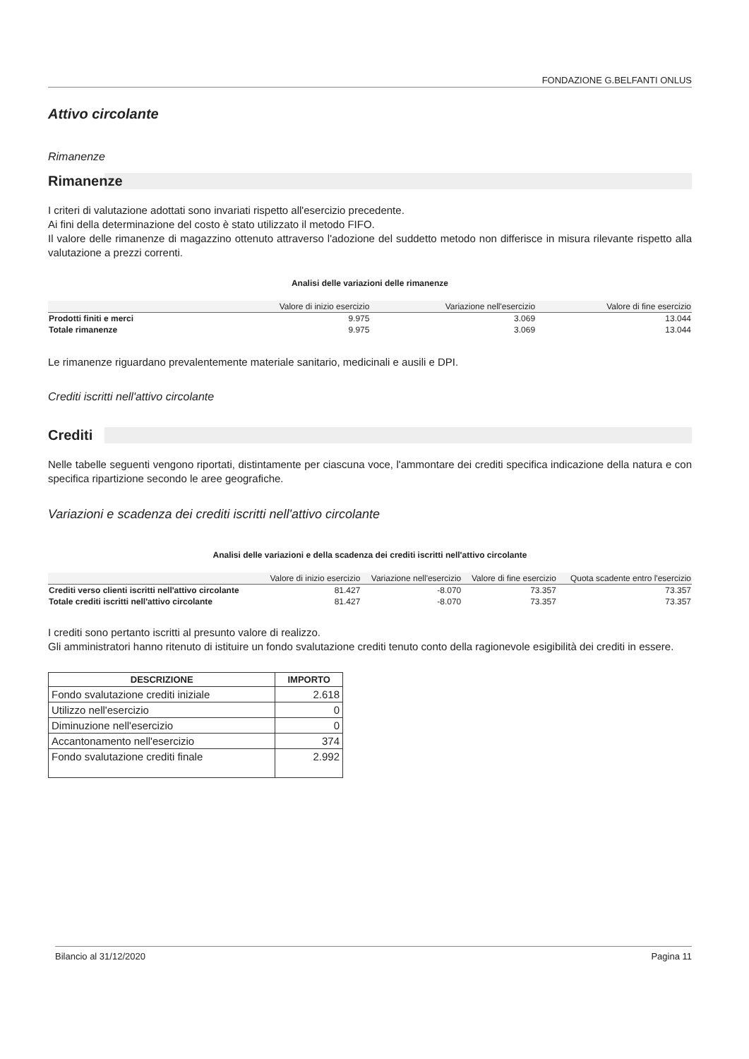FONDAZIONE G.BELFANTI ONLUS
Attivo circolante
Rimanenze
Rimanenze
I criteri di valutazione adottati sono invariati rispetto all'esercizio precedente.
Ai fini della determinazione del costo è stato utilizzato il metodo FIFO.
Il valore delle rimanenze di magazzino ottenuto attraverso l'adozione del suddetto metodo non differisce in misura rilevante rispetto alla valutazione a prezzi correnti.
Analisi delle variazioni delle rimanenze
| | Valore di inizio esercizio | Variazione nell'esercizio | Valore di fine esercizio |
| --- | --- | --- | --- |
| Prodotti finiti e merci | 9.975 | 3.069 | 13.044 |
| Totale rimanenze | 9.975 | 3.069 | 13.044 |
Le rimanenze riguardano prevalentemente materiale sanitario, medicinali e ausili e DPI.
Crediti iscritti nell'attivo circolante
Crediti
Nelle tabelle seguenti vengono riportati, distintamente per ciascuna voce, l'ammontare dei crediti specifica indicazione della natura e con specifica ripartizione secondo le aree geografiche.
Variazioni e scadenza dei crediti iscritti nell'attivo circolante
Analisi delle variazioni e della scadenza dei crediti iscritti nell'attivo circolante
| | Valore di inizio esercizio | Variazione nell'esercizio | Valore di fine esercizio | Quota scadente entro l'esercizio |
| --- | --- | --- | --- | --- |
| Crediti verso clienti iscritti nell'attivo circolante | 81.427 | -8.070 | 73.357 | 73.357 |
| Totale crediti iscritti nell'attivo circolante | 81.427 | -8.070 | 73.357 | 73.357 |
I crediti sono pertanto iscritti al presunto valore di realizzo.
Gli amministratori hanno ritenuto di istituire un fondo svalutazione crediti tenuto conto della ragionevole esigibilità dei crediti in essere.
| DESCRIZIONE | IMPORTO |
| --- | --- |
| Fondo svalutazione crediti iniziale | 2.618 |
| Utilizzo nell'esercizio | 0 |
| Diminuzione nell'esercizio | 0 |
| Accantonamento nell'esercizio | 374 |
| Fondo svalutazione crediti finale | 2.992 |
Bilancio al 31/12/2020 Pagina 11